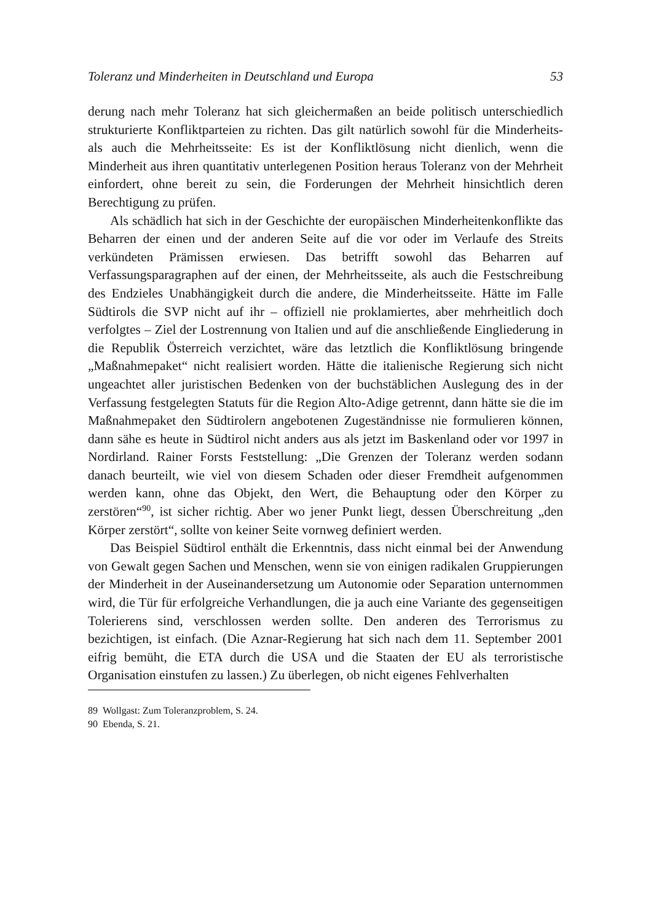Toleranz und Minderheiten in Deutschland und Europa 53
derung nach mehr Toleranz hat sich gleichermaßen an beide politisch unterschiedlich strukturierte Konfliktparteien zu richten. Das gilt natürlich sowohl für die Minderheits- als auch die Mehrheitsseite: Es ist der Konfliktlösung nicht dienlich, wenn die Minderheit aus ihren quantitativ unterlegenen Position heraus Toleranz von der Mehrheit einfordert, ohne bereit zu sein, die Forderungen der Mehrheit hinsichtlich deren Berechtigung zu prüfen.
Als schädlich hat sich in der Geschichte der europäischen Minderheitenkonflikte das Beharren der einen und der anderen Seite auf die vor oder im Verlaufe des Streits verkündeten Prämissen erwiesen. Das betrifft sowohl das Beharren auf Verfassungsparagraphen auf der einen, der Mehrheitsseite, als auch die Festschreibung des Endzieles Unabhängigkeit durch die andere, die Minderheitsseite. Hätte im Falle Südtirols die SVP nicht auf ihr – offiziell nie proklamiertes, aber mehrheitlich doch verfolgtes – Ziel der Lostrennung von Italien und auf die anschließende Eingliederung in die Republik Österreich verzichtet, wäre das letztlich die Konfliktlösung bringende „Maßnahmepaket“ nicht realisiert worden. Hätte die italienische Regierung sich nicht ungeachtet aller juristischen Bedenken von der buchstäblichen Auslegung des in der Verfassung festgelegten Statuts für die Region Alto-Adige getrennt, dann hätte sie die im Maßnahmepaket den Südtirolern angebotenen Zugeständnisse nie formulieren können, dann sähe es heute in Südtirol nicht anders aus als jetzt im Baskenland oder vor 1997 in Nordirland. Rainer Forsts Feststellung: „Die Grenzen der Toleranz werden sodann danach beurteilt, wie viel von diesem Schaden oder dieser Fremdheit aufgenommen werden kann, ohne das Objekt, den Wert, die Behauptung oder den Körper zu zerstören“<sup>90</sup>, ist sicher richtig. Aber wo jener Punkt liegt, dessen Überschreitung „den Körper zerstört“, sollte von keiner Seite vornweg definiert werden.
Das Beispiel Südtirol enthält die Erkenntnis, dass nicht einmal bei der Anwendung von Gewalt gegen Sachen und Menschen, wenn sie von einigen radikalen Gruppierungen der Minderheit in der Auseinandersetzung um Autonomie oder Separation unternommen wird, die Tür für erfolgreiche Verhandlungen, die ja auch eine Variante des gegenseitigen Tolerierens sind, verschlossen werden sollte. Den anderen des Terrorismus zu bezichtigen, ist einfach. (Die Aznar-Regierung hat sich nach dem 11. September 2001 eifrig bemüht, die ETA durch die USA und die Staaten der EU als terroristische Organisation einstufen zu lassen.) Zu überlegen, ob nicht eigenes Fehlverhalten
89 Wollgast: Zum Toleranzproblem, S. 24.
90 Ebenda, S. 21.